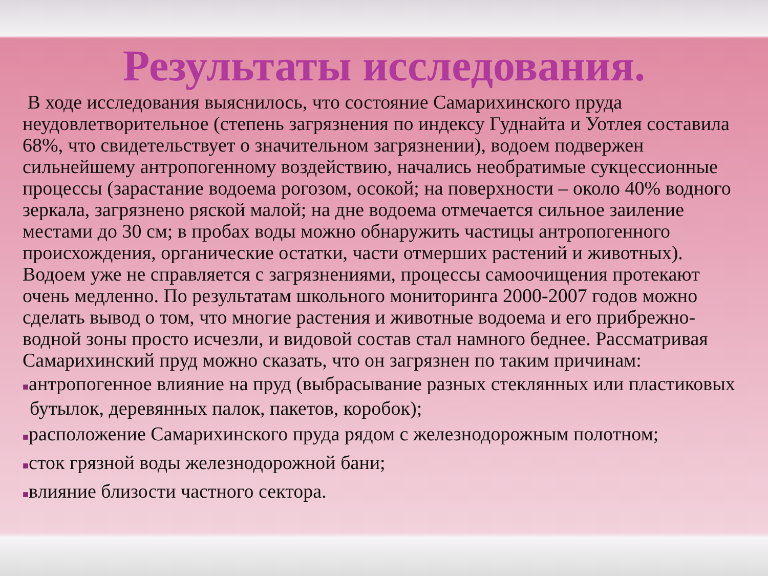Результаты исследования.
В ходе исследования выяснилось, что состояние Самарихинского пруда неудовлетворительное (степень загрязнения по индексу Гуднайта и Уотлея составила 68%, что свидетельствует о значительном загрязнении), водоем подвержен сильнейшему антропогенному воздействию, начались необратимые сукцессионные процессы (зарастание водоема рогозом, осокой; на поверхности – около 40% водного зеркала, загрязнено ряской малой; на дне водоема отмечается сильное заиление местами до 30 см; в пробах воды можно обнаружить частицы антропогенного происхождения, органические остатки, части отмерших растений и животных). Водоем уже не справляется с загрязнениями, процессы самоочищения протекают очень медленно. По результатам школьного мониторинга 2000-2007 годов можно сделать вывод о том, что многие растения и животные водоема и его прибрежно-водной зоны просто исчезли, и видовой состав стал намного беднее. Рассматривая Самарихинский пруд можно сказать, что он загрязнен по таким причинам:
■антропогенное влияние на пруд (выбрасывание разных стеклянных или пластиковых бутылок, деревянных палок, пакетов, коробок);
■расположение Самарихинского пруда рядом с железнодорожным полотном;
■сток грязной воды железнодорожной бани;
■влияние близости частного сектора.